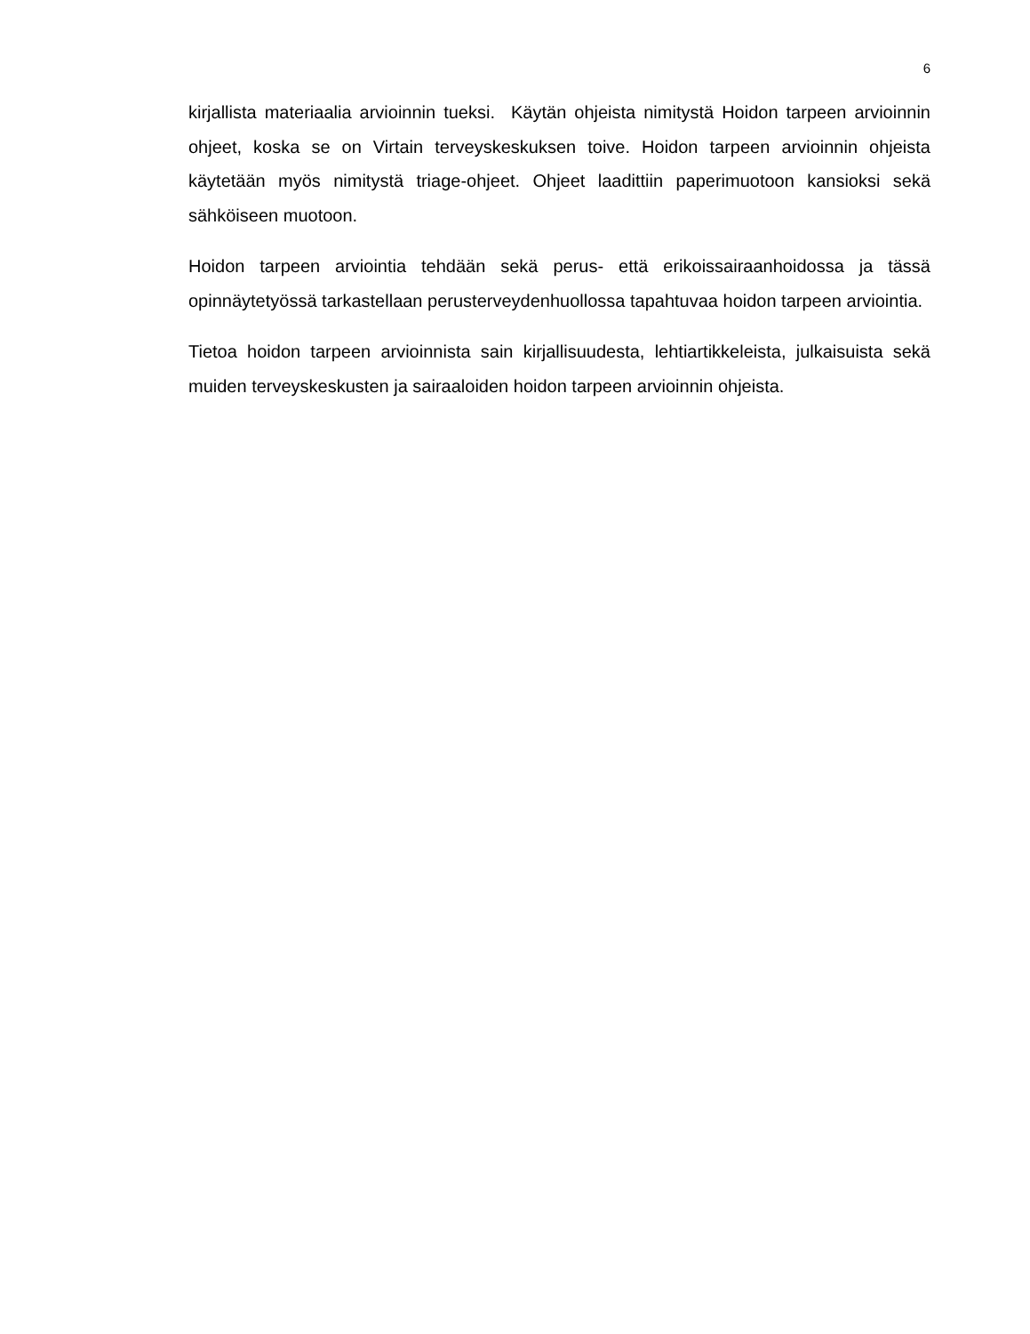6
kirjallista materiaalia arvioinnin tueksi. Käytän ohjeista nimitystä Hoidon tarpeen arvioinnin ohjeet, koska se on Virtain terveyskeskuksen toive. Hoidon tarpeen arvioinnin ohjeista käytetään myös nimitystä triage-ohjeet. Ohjeet laadittiin paperimuotoon kansioksi sekä sähköiseen muotoon.
Hoidon tarpeen arviointia tehdään sekä perus- että erikoissairaanhoidossa ja tässä opinnäytetyössä tarkastellaan perusterveydenhuollossa tapahtuvaa hoidon tarpeen arviointia.
Tietoa hoidon tarpeen arvioinnista sain kirjallisuudesta, lehtiartikkeleista, julkaisuista sekä muiden terveyskeskusten ja sairaaloiden hoidon tarpeen arvioinnin ohjeista.